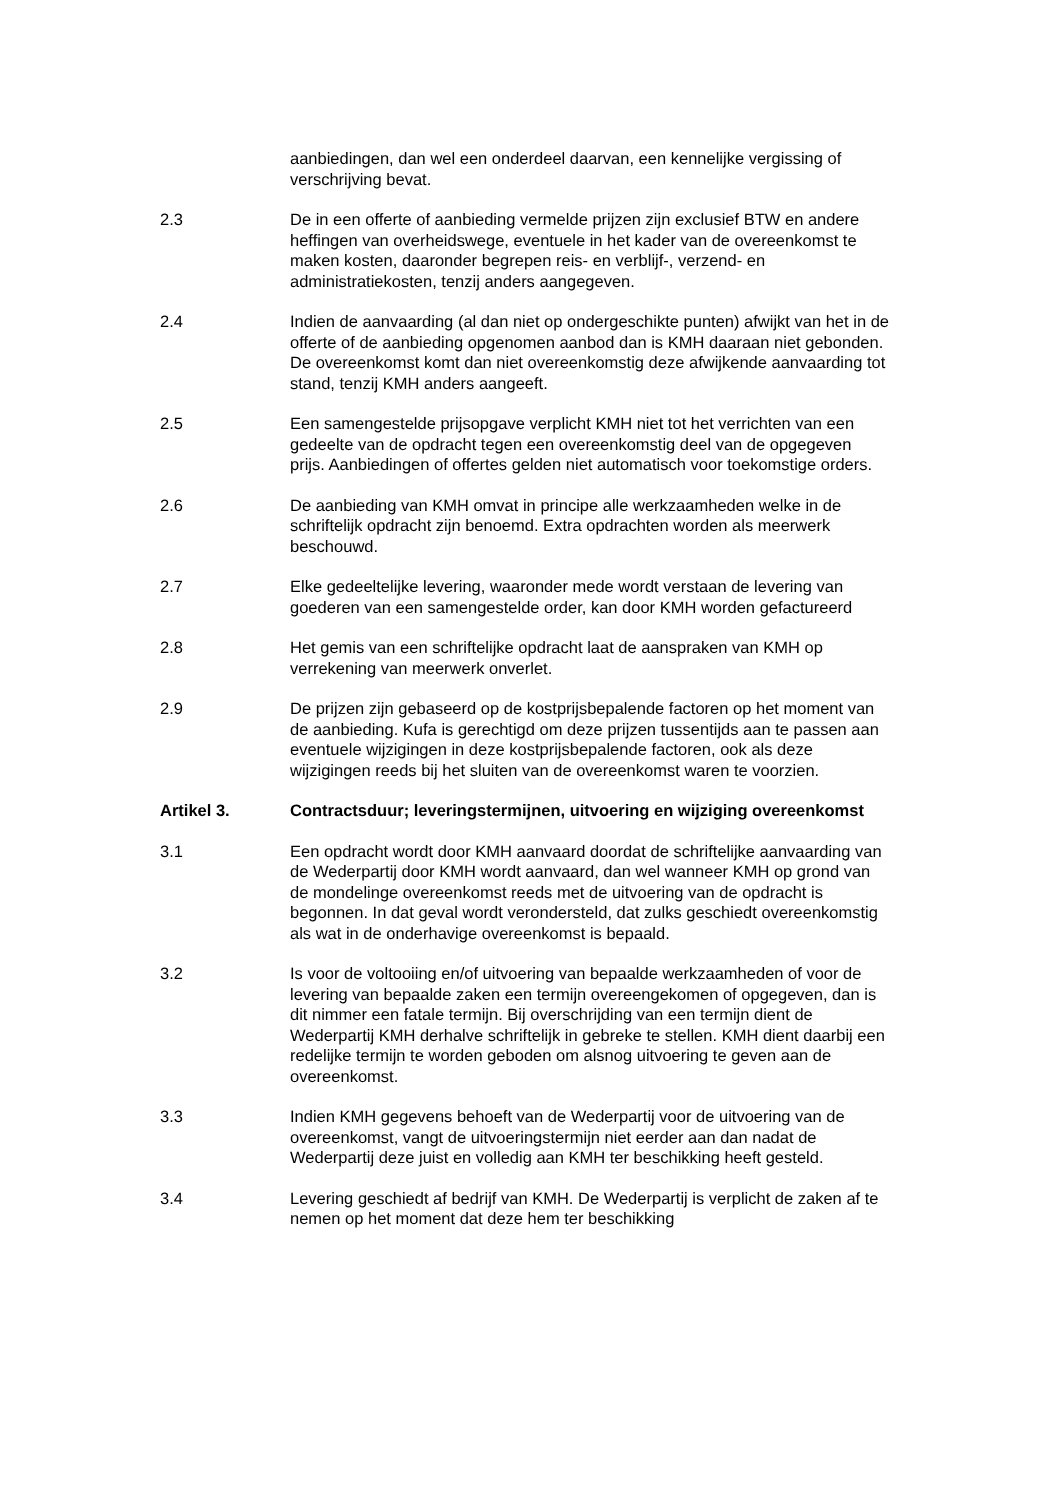aanbiedingen, dan wel een onderdeel daarvan, een kennelijke vergissing of verschrijving bevat.
2.3 De in een offerte of aanbieding vermelde prijzen zijn exclusief BTW en andere heffingen van overheidswege, eventuele in het kader van de overeenkomst te maken kosten, daaronder begrepen reis- en verblijf-, verzend- en administratiekosten, tenzij anders aangegeven.
2.4 Indien de aanvaarding (al dan niet op ondergeschikte punten) afwijkt van het in de offerte of de aanbieding opgenomen aanbod dan is KMH daaraan niet gebonden. De overeenkomst komt dan niet overeenkomstig deze afwijkende aanvaarding tot stand, tenzij KMH anders aangeeft.
2.5 Een samengestelde prijsopgave verplicht KMH niet tot het verrichten van een gedeelte van de opdracht tegen een overeenkomstig deel van de opgegeven prijs. Aanbiedingen of offertes gelden niet automatisch voor toekomstige orders.
2.6 De aanbieding van KMH omvat in principe alle werkzaamheden welke in de schriftelijk opdracht zijn benoemd. Extra opdrachten worden als meerwerk beschouwd.
2.7 Elke gedeeltelijke levering, waaronder mede wordt verstaan de levering van goederen van een samengestelde order, kan door KMH worden gefactureerd
2.8 Het gemis van een schriftelijke opdracht laat de aanspraken van KMH op verrekening van meerwerk onverlet.
2.9 De prijzen zijn gebaseerd op de kostprijsbepalende factoren op het moment van de aanbieding. Kufa is gerechtigd om deze prijzen tussentijds aan te passen aan eventuele wijzigingen in deze kostprijsbepalende factoren, ook als deze wijzigingen reeds bij het sluiten van de overeenkomst waren te voorzien.
Artikel 3. Contractsduur; leveringstermijnen, uitvoering en wijziging overeenkomst
3.1 Een opdracht wordt door KMH aanvaard doordat de schriftelijke aanvaarding van de Wederpartij door KMH wordt aanvaard, dan wel wanneer KMH op grond van de mondelinge overeenkomst reeds met de uitvoering van de opdracht is begonnen. In dat geval wordt verondersteld, dat zulks geschiedt overeenkomstig als wat in de onderhavige overeenkomst is bepaald.
3.2 Is voor de voltooiing en/of uitvoering van bepaalde werkzaamheden of voor de levering van bepaalde zaken een termijn overeengekomen of opgegeven, dan is dit nimmer een fatale termijn. Bij overschrijding van een termijn dient de Wederpartij KMH derhalve schriftelijk in gebreke te stellen. KMH dient daarbij een redelijke termijn te worden geboden om alsnog uitvoering te geven aan de overeenkomst.
3.3 Indien KMH gegevens behoeft van de Wederpartij voor de uitvoering van de overeenkomst, vangt de uitvoeringstermijn niet eerder aan dan nadat de Wederpartij deze juist en volledig aan KMH ter beschikking heeft gesteld.
3.4 Levering geschiedt af bedrijf van KMH. De Wederpartij is verplicht de zaken af te nemen op het moment dat deze hem ter beschikking